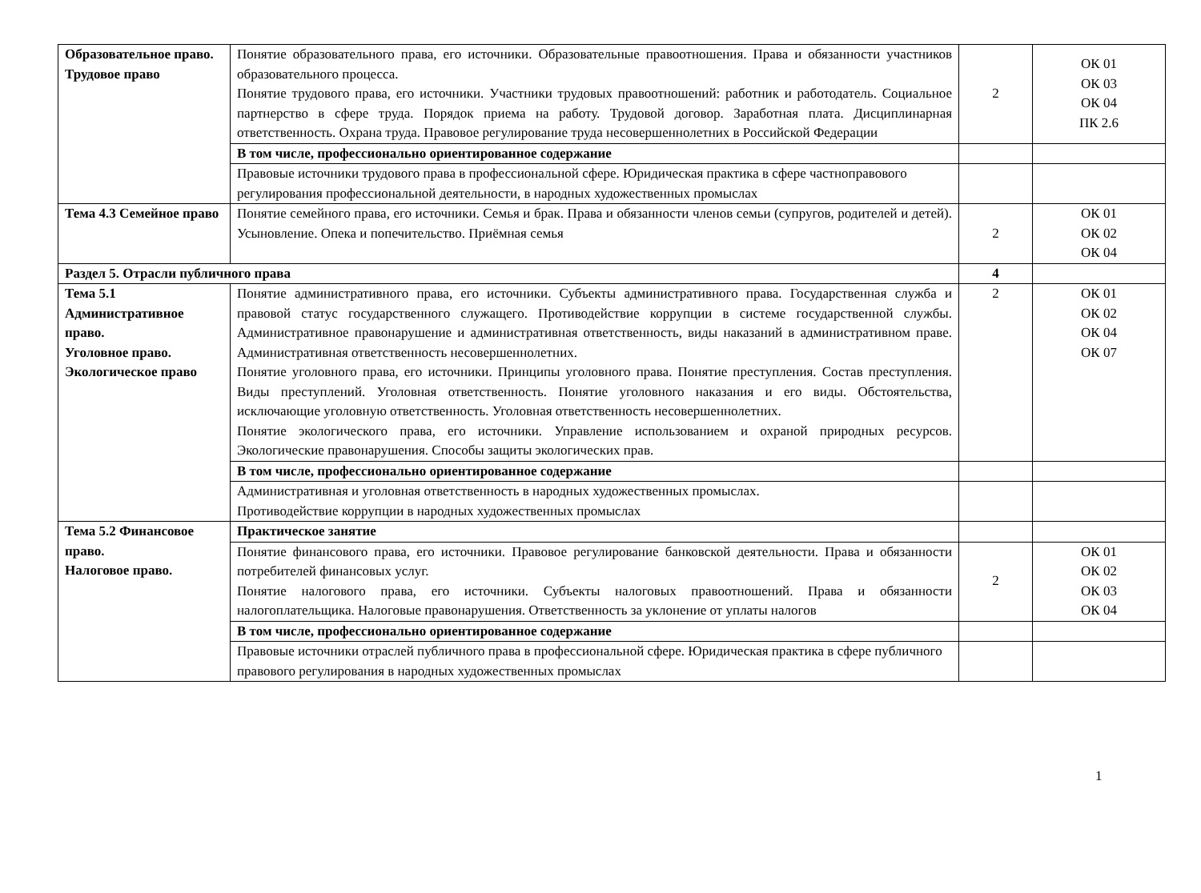| Образовательное право. Трудовое право | Понятие образовательного права, его источники. Образовательные правоотношения. Права и обязанности участников образовательного процесса. Понятие трудового права, его источники. Участники трудовых правоотношений: работник и работодатель. Социальное партнерство в сфере труда. Порядок приема на работу. Трудовой договор. Заработная плата. Дисциплинарная ответственность. Охрана труда. Правовое регулирование труда несовершеннолетних в Российской Федерации | 2 | ОК 01 ОК 03 ОК 04 ПК 2.6 |
| | В том числе, профессионально ориентированное содержание | | |
| | Правовые источники трудового права в профессиональной сфере. Юридическая практика в сфере частноправового регулирования профессиональной деятельности, в народных художественных промыслах | | |
| Тема 4.3 Семейное право | Понятие семейного права, его источники. Семья и брак. Права и обязанности членов семьи (супругов, родителей и детей). Усыновление. Опека и попечительство. Приёмная семья | 2 | ОК 01 ОК 02 ОК 04 |
| Раздел 5. Отрасли публичного права | | 4 | |
| Тема 5.1 Административное право. Уголовное право. Экологическое право | Понятие административного права, его источники. Субъекты административного права. Государственная служба и правовой статус государственного служащего. Противодействие коррупции в системе государственной службы. Административное правонарушение и административная ответственность, виды наказаний в административном праве. Административная ответственность несовершеннолетних. Понятие уголовного права, его источники. Принципы уголовного права. Понятие преступления. Состав преступления. Виды преступлений. Уголовная ответственность. Понятие уголовного наказания и его виды. Обстоятельства, исключающие уголовную ответственность. Уголовная ответственность несовершеннолетних. Понятие экологического права, его источники. Управление использованием и охраной природных ресурсов. Экологические правонарушения. Способы защиты экологических прав. | 2 | ОК 01 ОК 02 ОК 04 ОК 07 |
| | В том числе, профессионально ориентированное содержание | | |
| | Административная и уголовная ответственность в народных художественных промыслах. Противодействие коррупции в народных художественных промыслах | | |
| Тема 5.2 Финансовое право. Налоговое право. | Практическое занятие | | |
| | Понятие финансового права, его источники. Правовое регулирование банковской деятельности. Права и обязанности потребителей финансовых услуг. Понятие налогового права, его источники. Субъекты налоговых правоотношений. Права и обязанности налогоплательщика. Налоговые правонарушения. Ответственность за уклонение от уплаты налогов | 2 | ОК 01 ОК 02 ОК 03 ОК 04 |
| | В том числе, профессионально ориентированное содержание | | |
| | Правовые источники отраслей публичного права в профессиональной сфере. Юридическая практика в сфере публичного правового регулирования в народных художественных промыслах | | |
1